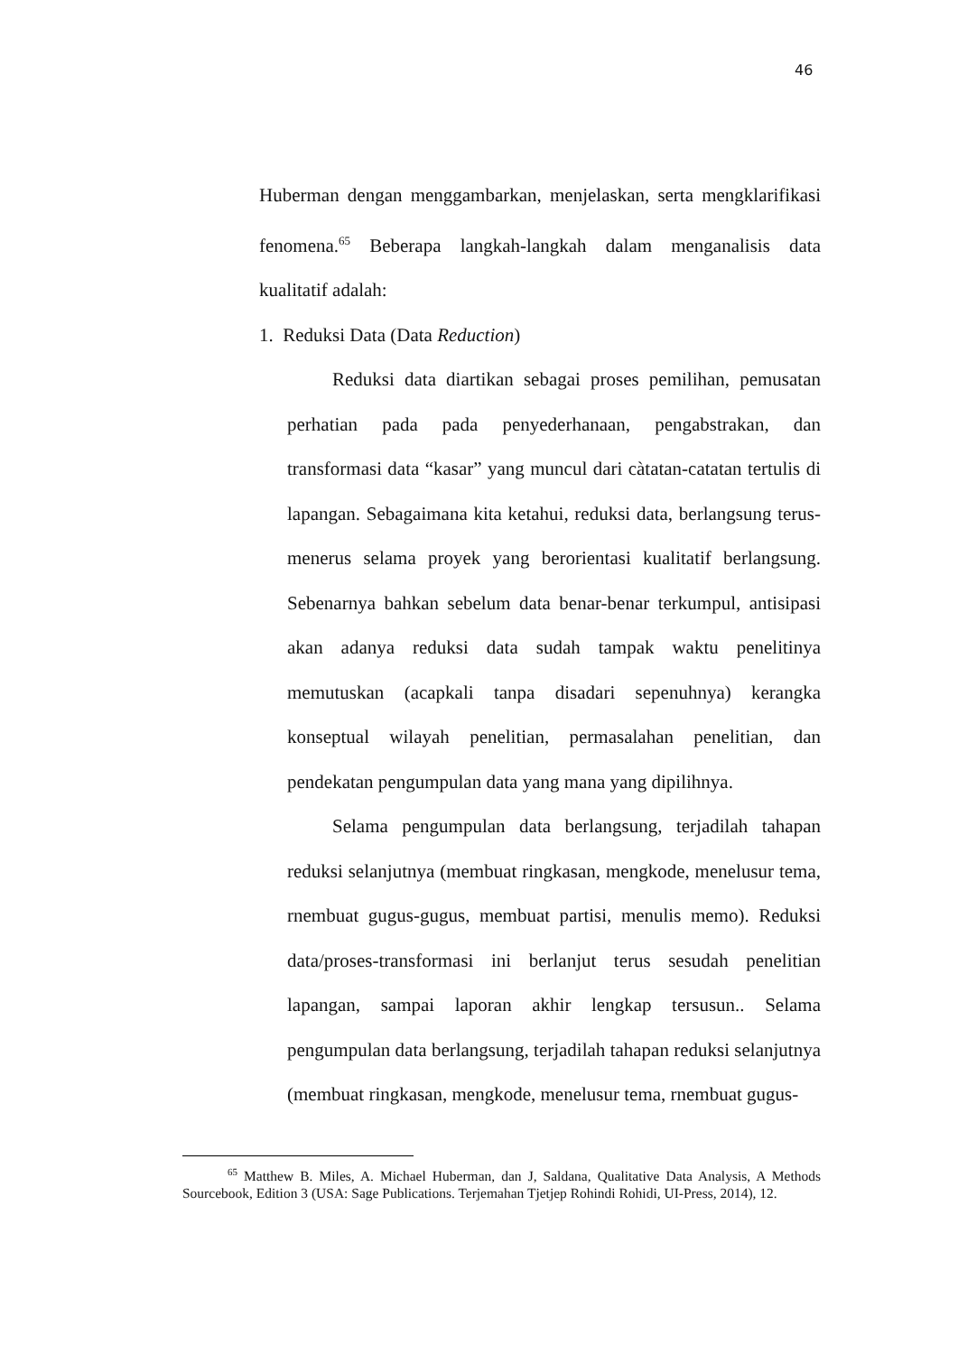46
Huberman dengan menggambarkan, menjelaskan, serta mengklarifikasi fenomena.<sup>65</sup> Beberapa langkah-langkah dalam menganalisis data kualitatif adalah:
1. Reduksi Data (Data Reduction)
Reduksi data diartikan sebagai proses pemilihan, pemusatan perhatian pada pada penyederhanaan, pengabstrakan, dan transformasi data “kasar” yang muncul dari càtatan-catatan tertulis di lapangan. Sebagaimana kita ketahui, reduksi data, berlangsung terus-menerus selama proyek yang berorientasi kualitatif berlangsung. Sebenarnya bahkan sebelum data benar-benar terkumpul, antisipasi akan adanya reduksi data sudah tampak waktu penelitinya memutuskan (acapkali tanpa disadari sepenuhnya) kerangka konseptual wilayah penelitian, permasalahan penelitian, dan pendekatan pengumpulan data yang mana yang dipilihnya.
Selama pengumpulan data berlangsung, terjadilah tahapan reduksi selanjutnya (membuat ringkasan, mengkode, menelusur tema, rnembuat gugus-gugus, membuat partisi, menulis memo). Reduksi data/proses-transformasi ini berlanjut terus sesudah penelitian lapangan, sampai laporan akhir lengkap tersusun.. Selama pengumpulan data berlangsung, terjadilah tahapan reduksi selanjutnya (membuat ringkasan, mengkode, menelusur tema, rnembuat gugus-
<sup>65</sup> Matthew B. Miles, A. Michael Huberman, dan J, Saldana, Qualitative Data Analysis, A Methods Sourcebook, Edition 3 (USA: Sage Publications. Terjemahan Tjetjep Rohindi Rohidi, UI-Press, 2014), 12.